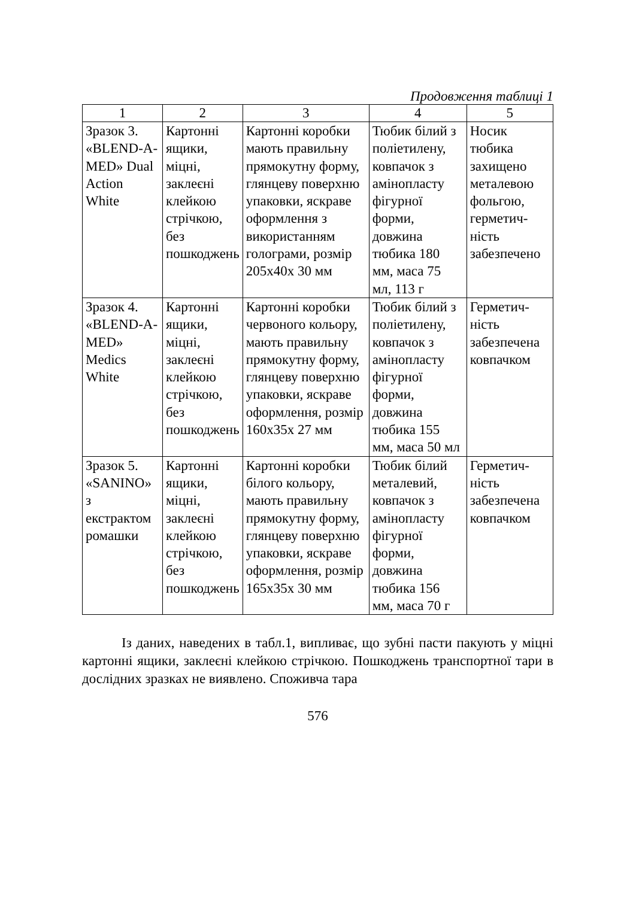Продовження таблиці 1
| 1 | 2 | 3 | 4 | 5 |
| --- | --- | --- | --- | --- |
| Зразок 3. «BLEND-A-MED» Dual Action White | Картонні ящики, міцні, заклеєні клейкою стрічкою, без пошкоджень | Картонні коробки мають правильну прямокутну форму, глянцеву поверхню упаковки, яскраве оформлення з використанням голограми, розмір 205x40x 30 мм | Тюбик білий з поліетилену, ковпачок з амінопласту фігурної форми, довжина тюбика 180 мм, маса 75 мл, 113 г | Носик тюбика захищено металевою фольгою, герметич-ність забезпечено |
| Зразок 4. «BLEND-A-MED» Medics White | Картонні ящики, міцні, заклеєні клейкою стрічкою, без пошкоджень | Картонні коробки червоного кольору, мають правильну прямокутну форму, глянцеву поверхню упаковки, яскраве оформлення, розмір 160x35x 27 мм | Тюбик білий з поліетилену, ковпачок з амінопласту фігурної форми, довжина тюбика 155 мм, маса 50 мл | Герметич-ність забезпечена ковпачком |
| Зразок 5. «SANINO» з екстрактом ромашки | Картонні ящики, міцні, заклеєні клейкою стрічкою, без пошкоджень | Картонні коробки білого кольору, мають правильну прямокутну форму, глянцеву поверхню упаковки, яскраве оформлення, розмір 165x35x 30 мм | Тюбик білий металевий, ковпачок з амінопласту фігурної форми, довжина тюбика 156 мм, маса 70 г | Герметич-ність забезпечена ковпачком |
Із даних, наведених в табл.1, випливає, що зубні пасти пакують у міцні картонні ящики, заклеєні клейкою стрічкою. Пошкоджень транспортної тари в дослідних зразках не виявлено. Споживча тара
576